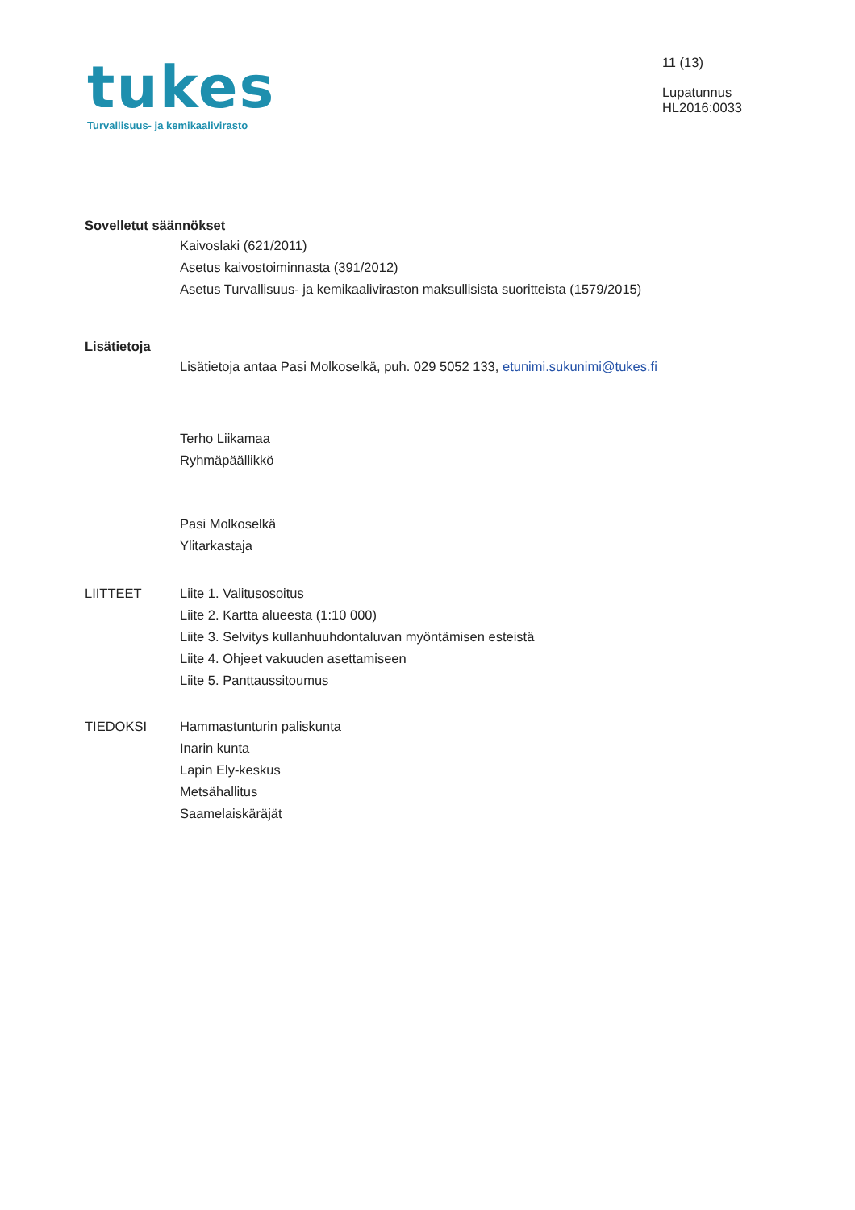tukes
Turvallisuus- ja kemikaalivirasto
11 (13)
Lupatunnus
HL2016:0033
Sovelletut säännökset
Kaivoslaki (621/2011)
Asetus kaivostoiminnasta (391/2012)
Asetus Turvallisuus- ja kemikaaliviraston maksullisista suoritteista (1579/2015)
Lisätietoja
Lisätietoja antaa Pasi Molkoselkä, puh. 029 5052 133, etunimi.sukunimi@tukes.fi
Terho Liikamaa
Ryhmäpäällikkö
Pasi Molkoselkä
Ylitarkastaja
LIITTEET Liite 1. Valitusosoitus
Liite 2. Kartta alueesta (1:10 000)
Liite 3. Selvitys kullanhuuhdontaluvan myöntämisen esteistä
Liite 4. Ohjeet vakuuden asettamiseen
Liite 5. Panttaussitoumus
TIEDOKSI Hammastunturin paliskunta
Inarin kunta
Lapin Ely-keskus
Metsähallitus
Saamelaiskäräjät